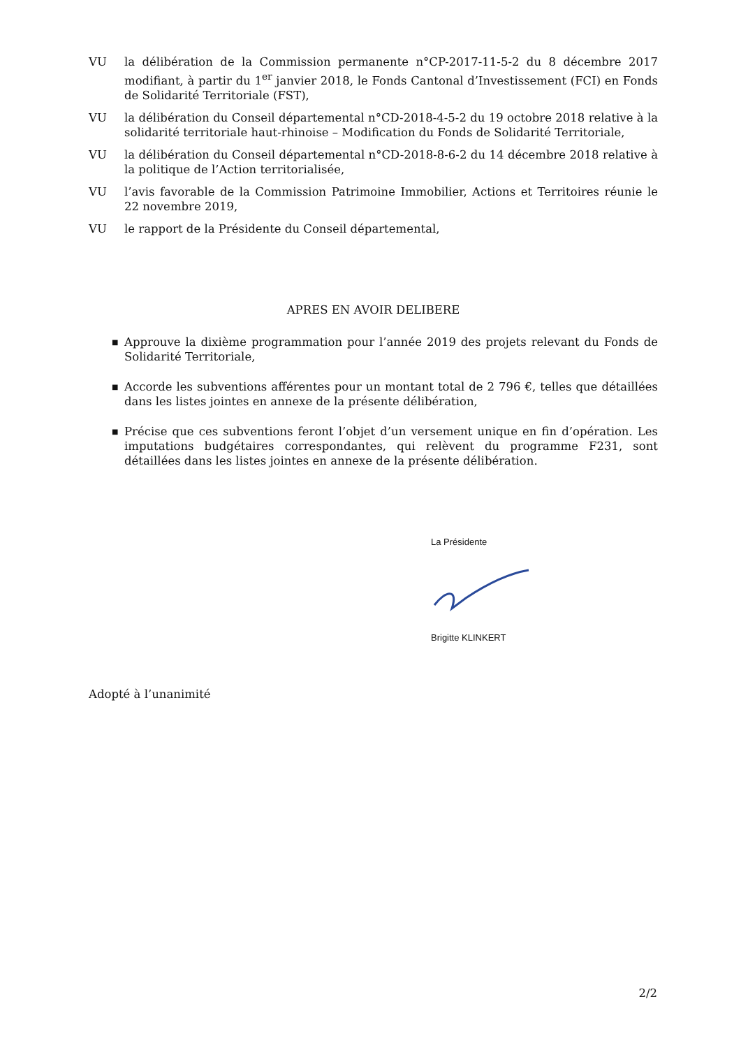VU la délibération de la Commission permanente n°CP-2017-11-5-2 du 8 décembre 2017 modifiant, à partir du 1<sup>er</sup> janvier 2018, le Fonds Cantonal d’Investissement (FCI) en Fonds de Solidarité Territoriale (FST),
VU la délibération du Conseil départemental n°CD-2018-4-5-2 du 19 octobre 2018 relative à la solidarité territoriale haut-rhinoise – Modification du Fonds de Solidarité Territoriale,
VU la délibération du Conseil départemental n°CD-2018-8-6-2 du 14 décembre 2018 relative à la politique de l’Action territorialisée,
VU l’avis favorable de la Commission Patrimoine Immobilier, Actions et Territoires réunie le 22 novembre 2019,
VU le rapport de la Présidente du Conseil départemental,
APRES EN AVOIR DELIBERE
■ Approuve la dixième programmation pour l’année 2019 des projets relevant du Fonds de Solidarité Territoriale,
■ Accorde les subventions afférentes pour un montant total de 2 796 €, telles que détaillées dans les listes jointes en annexe de la présente délibération,
■ Précise que ces subventions feront l’objet d’un versement unique en fin d’opération. Les imputations budgétaires correspondantes, qui relèvent du programme F231, sont détaillées dans les listes jointes en annexe de la présente délibération.
La Présidente
Brigitte KLINKERT
Adopté à l’unanimité
2/2